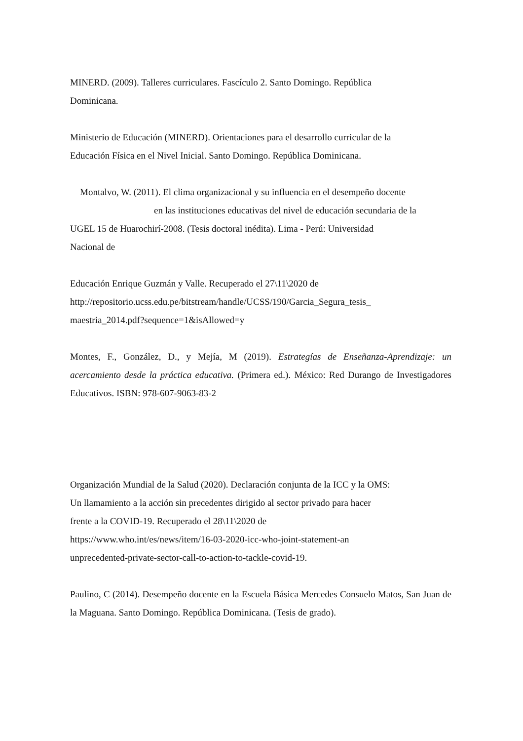MINERD. (2009). Talleres curriculares. Fascículo 2. Santo Domingo. República
Dominicana.
Ministerio de Educación (MINERD). Orientaciones para el desarrollo curricular de la
Educación Física en el Nivel Inicial. Santo Domingo. República Dominicana.
Montalvo, W. (2011). El clima organizacional y su influencia en el desempeño docente
en las instituciones educativas del nivel de educación secundaria de la
UGEL 15 de Huarochirí-2008. (Tesis doctoral inédita). Lima - Perú: Universidad
Nacional de
Educación Enrique Guzmán y Valle. Recuperado el 27\11\2020 de
http://repositorio.ucss.edu.pe/bitstream/handle/UCSS/190/Garcia_Segura_tesis_
maestria_2014.pdf?sequence=1&isAllowed=y
Montes, F., González, D., y Mejía, M (2019). Estrategías de Enseñanza-Aprendizaje: un acercamiento desde la práctica educativa. (Primera ed.). México: Red Durango de Investigadores Educativos. ISBN: 978-607-9063-83-2
Organización Mundial de la Salud (2020). Declaración conjunta de la ICC y la OMS:
Un llamamiento a la acción sin precedentes dirigido al sector privado para hacer
frente a la COVID-19. Recuperado el 28\11\2020 de
https://www.who.int/es/news/item/16-03-2020-icc-who-joint-statement-an
unprecedented-private-sector-call-to-action-to-tackle-covid-19.
Paulino, C (2014). Desempeño docente en la Escuela Básica Mercedes Consuelo Matos, San Juan de la Maguana. Santo Domingo. República Dominicana. (Tesis de grado).